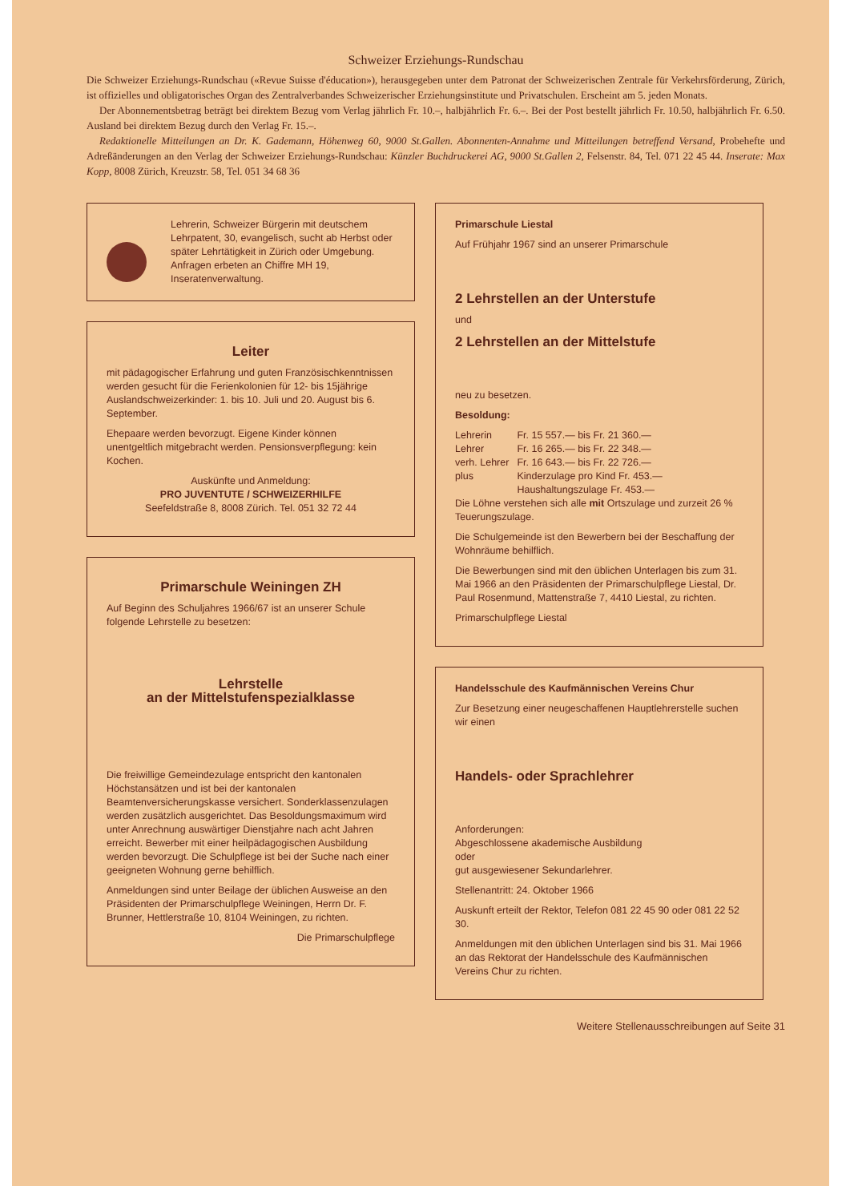Schweizer Erziehungs-Rundschau
Die Schweizer Erziehungs-Rundschau («Revue Suisse d'éducation»), herausgegeben unter dem Patronat der Schweizerischen Zentrale für Verkehrsförderung, Zürich, ist offizielles und obligatorisches Organ des Zentralverbandes Schweizerischer Erziehungsinstitute und Privatschulen. Erscheint am 5. jeden Monats.
Der Abonnementsbetrag beträgt bei direktem Bezug vom Verlag jährlich Fr. 10.–, halbjährlich Fr. 6.–. Bei der Post bestellt jährlich Fr. 10.50, halbjährlich Fr. 6.50. Ausland bei direktem Bezug durch den Verlag Fr. 15.–.
Redaktionelle Mitteilungen an Dr. K. Gademann, Höhenweg 60, 9000 St.Gallen. Abonnenten-Annahme und Mitteilungen betreffend Versand, Probehefte und Adreßänderungen an den Verlag der Schweizer Erziehungs-Rundschau: Künzler Buchdruckerei AG, 9000 St.Gallen 2, Felsenstr. 84, Tel. 071 22 45 44. Inserate: Max Kopp, 8008 Zürich, Kreuzstr. 58, Tel. 051 34 68 36
Lehrerin, Schweizer Bürgerin mit deutschem Lehrpatent, 30, evangelisch, sucht ab Herbst oder später Lehrtätigkeit in Zürich oder Umgebung. Anfragen erbeten an Chiffre MH 19, Inseratenverwaltung.
Leiter
mit pädagogischer Erfahrung und guten Französischkenntnissen werden gesucht für die Ferienkolonien für 12- bis 15jährige Auslandschweizerkinder: 1. bis 10. Juli und 20. August bis 6. September.
Ehepaare werden bevorzugt. Eigene Kinder können unentgeltlich mitgebracht werden. Pensionsverpflegung: kein Kochen.
Auskünfte und Anmeldung:
PRO JUVENTUTE / SCHWEIZERHILFE
Seefeldstraße 8, 8008 Zürich. Tel. 051 32 72 44
Primarschule Weiningen ZH
Auf Beginn des Schuljahres 1966/67 ist an unserer Schule folgende Lehrstelle zu besetzen:
Lehrstelle
an der Mittelstufenspezialklasse
Die freiwillige Gemeindezulage entspricht den kantonalen Höchstansätzen und ist bei der kantonalen Beamtenversicherungskasse versichert. Sonderklassenzulagen werden zusätzlich ausgerichtet. Das Besoldungsmaximum wird unter Anrechnung auswärtiger Dienstjahre nach acht Jahren erreicht. Bewerber mit einer heilpädagogischen Ausbildung werden bevorzugt. Die Schulpflege ist bei der Suche nach einer geeigneten Wohnung gerne behilflich.
Anmeldungen sind unter Beilage der üblichen Ausweise an den Präsidenten der Primarschulpflege Weiningen, Herrn Dr. F. Brunner, Hettlerstraße 10, 8104 Weiningen, zu richten.
Die Primarschulpflege
Primarschule Liestal
Auf Frühjahr 1967 sind an unserer Primarschule
2 Lehrstellen an der Unterstufe
und
2 Lehrstellen an der Mittelstufe
neu zu besetzen.
Besoldung:
| Lehrerin | Fr. 15 557.— bis Fr. 21 360.— |
| Lehrer | Fr. 16 265.— bis Fr. 22 348.— |
| verh. Lehrer | Fr. 16 643.— bis Fr. 22 726.— |
| plus | Kinderzulage pro Kind Fr. 453.— Haushaltungszulage Fr. 453.— |
Die Löhne verstehen sich alle mit Ortszulage und zurzeit 26 % Teuerungszulage.
Die Schulgemeinde ist den Bewerbern bei der Beschaffung der Wohnräume behilflich.
Die Bewerbungen sind mit den üblichen Unterlagen bis zum 31. Mai 1966 an den Präsidenten der Primarschulpflege Liestal, Dr. Paul Rosenmund, Mattenstraße 7, 4410 Liestal, zu richten.
Primarschulpflege Liestal
Handelsschule des Kaufmännischen Vereins Chur
Zur Besetzung einer neugeschaffenen Hauptlehrerstelle suchen wir einen
Handels- oder Sprachlehrer
Anforderungen:
Abgeschlossene akademische Ausbildung
oder
gut ausgewiesener Sekundarlehrer.
Stellenantritt: 24. Oktober 1966
Auskunft erteilt der Rektor, Telefon 081 22 45 90 oder 081 22 52 30.
Anmeldungen mit den üblichen Unterlagen sind bis 31. Mai 1966 an das Rektorat der Handelsschule des Kaufmännischen Vereins Chur zu richten.
Weitere Stellenausschreibungen auf Seite 31